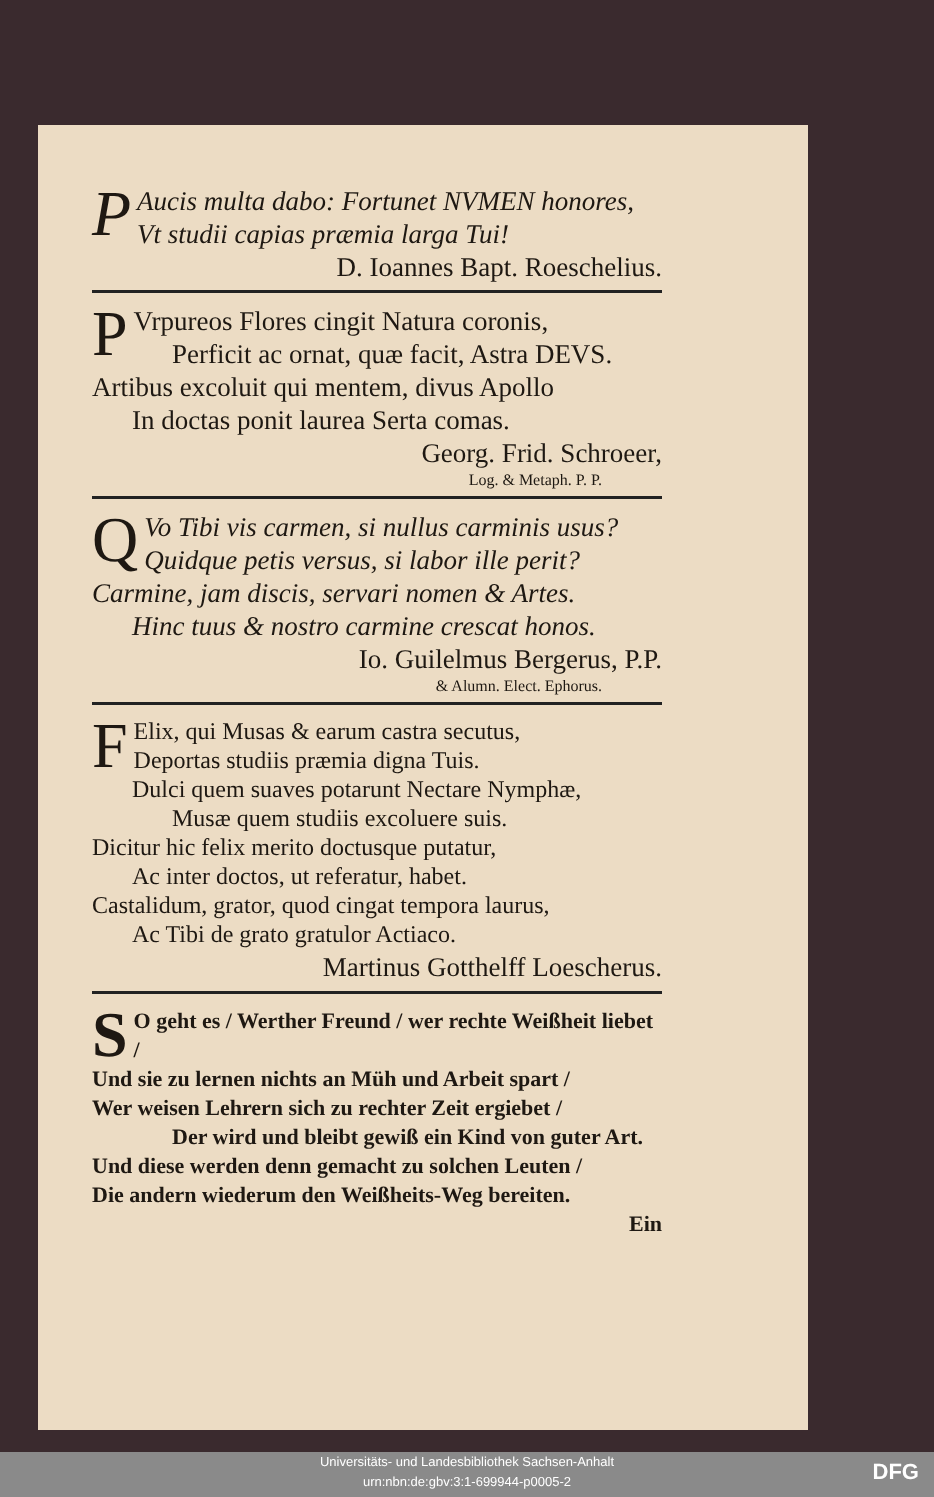PAucis multa dabo: Fortunet NVMEN honores,
Vt studii capias præmia larga Tui!
D. Ioannes Bapt. Roeschelius.
PVrpureos Flores cingit Natura coronis,
Perficit ac ornat, quæ facit, Astra DEVS.
Artibus excoluit qui mentem, divus Apollo
In doctas ponit laurea Serta comas.
Georg. Frid. Schroeer,
Log. & Metaph. P. P.
QVo Tibi vis carmen, si nullus carminis usus?
Quidque petis versus, si labor ille perit?
Carmine, jam discis, servari nomen & Artes.
Hinc tuus & nostro carmine crescat honos.
Io. Guilelmus Bergerus, P.P.
& Alumn. Elect. Ephorus.
FElix, qui Musas & earum castra secutus,
Deportas studiis præmia digna Tuis.
Dulci quem suaves potarunt Nectare Nymphæ,
Musæ quem studiis excoluere suis.
Dicitur hic felix merito doctusque putatur,
Ac inter doctos, ut referatur, habet.
Castalidum, grator, quod cingat tempora laurus,
Ac Tibi de grato gratulor Actiaco.
Martinus Gotthelff Loescherus.
SO geht es / Werther Freund / wer rechte Weißheit liebet /
Und sie zu lernen nichts an Müh und Arbeit spart /
Wer weisen Lehrern sich zu rechter Zeit ergiebet /
Der wird und bleibt gewiß ein Kind von guter Art.
Und diese werden denn gemacht zu solchen Leuten /
Die andern wiederum den Weißheits-Weg bereiten.
Ein
Universitäts- und Landesbibliothek Sachsen-Anhalt
urn:nbn:de:gbv:3:1-699944-p0005-2
DFG